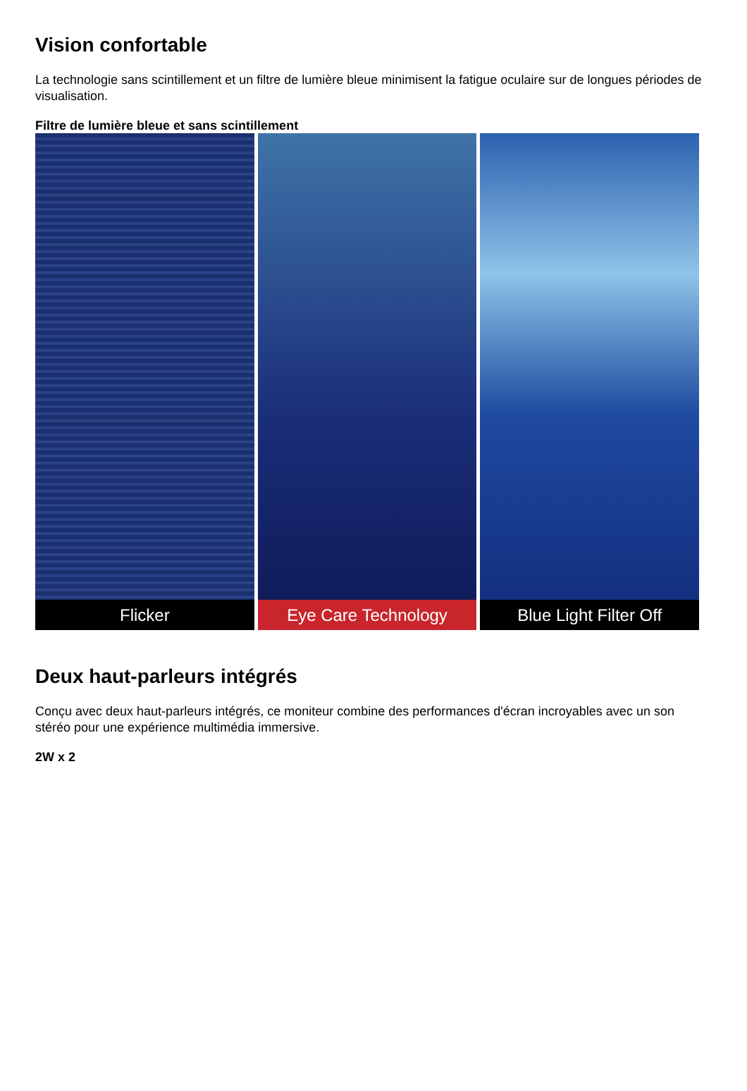Vision confortable
La technologie sans scintillement et un filtre de lumière bleue minimisent la fatigue oculaire sur de longues périodes de visualisation.
Filtre de lumière bleue et sans scintillement
Flicker Eye Care Technology Blue Light Filter Off
Deux haut-parleurs intégrés
Conçu avec deux haut-parleurs intégrés, ce moniteur combine des performances d'écran incroyables avec un son stéréo pour une expérience multimédia immersive.
2W x 2